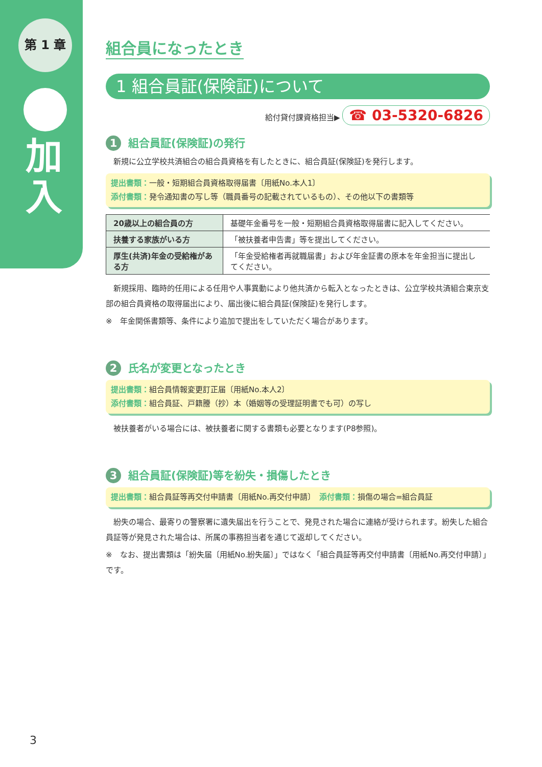第 1 章
加
入
組合員になったとき
1 組合員証(保険証)について
給付貸付課資格担当▶ ☎ 03-5320-6826
1 組合員証(保険証)の発行
　新規に公立学校共済組合の組合員資格を有したときに、組合員証(保険証)を発行します。
提出書類：一般・短期組合員資格取得届書〔用紙No.本人1〕
添付書類：発令通知書の写し等（職員番号の記載されているもの）、その他以下の書類等
| 20歳以上の組合員の方 | 基礎年金番号を一般・短期組合員資格取得届書に記入してください。 |
| 扶養する家族がいる方 | 「被扶養者申告書」等を提出してください。 |
| 厚生(共済)年金の受給権がある方 | 「年金受給権者再就職届書」および年金証書の原本を年金担当に提出してください。 |
　新規採用、臨時的任用による任用や人事異動により他共済から転入となったときは、公立学校共済組合東京支部の組合員資格の取得届出により、届出後に組合員証(保険証)を発行します。
※　年金関係書類等、条件により追加で提出をしていただく場合があります。
2 氏名が変更となったとき
提出書類：組合員情報変更訂正届〔用紙No.本人2〕
添付書類：組合員証、戸籍謄（抄）本（婚姻等の受理証明書でも可）の写し
　被扶養者がいる場合には、被扶養者に関する書類も必要となります(P8参照)。
3 組合員証(保険証)等を紛失・損傷したとき
提出書類：組合員証等再交付申請書〔用紙No.再交付申請〕　添付書類：損傷の場合=組合員証
　紛失の場合、最寄りの警察署に遺失届出を行うことで、発見された場合に連絡が受けられます。紛失した組合員証等が発見された場合は、所属の事務担当者を通じて返却してください。
※　なお、提出書類は「紛失届〔用紙No.紛失届〕」ではなく「組合員証等再交付申請書〔用紙No.再交付申請〕」です。
3